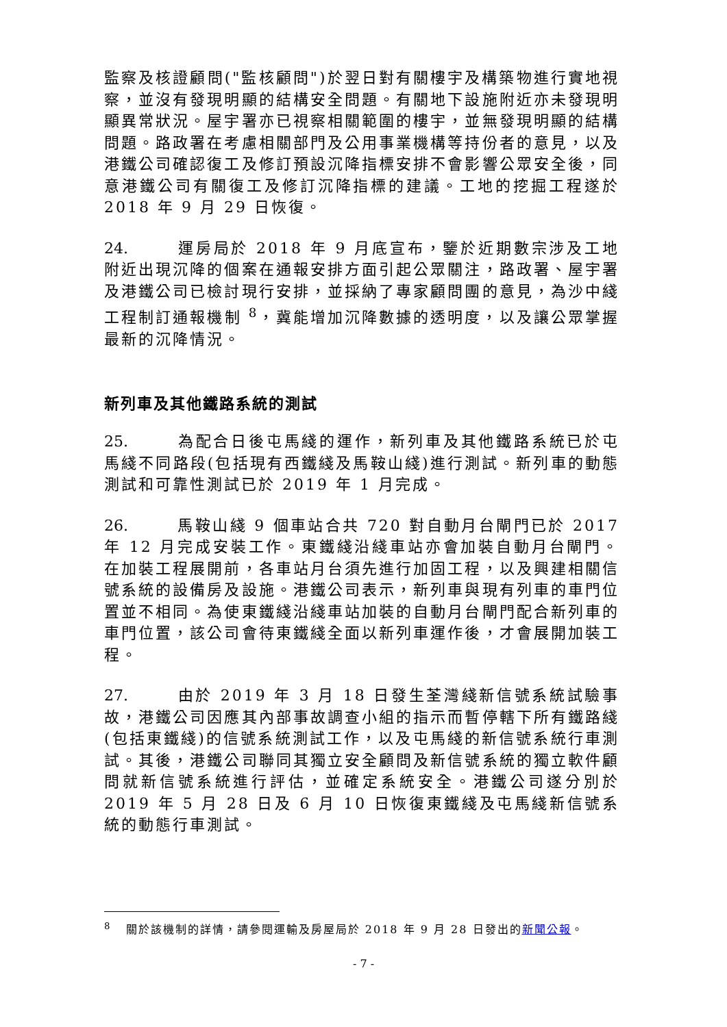監察及核證顧問("監核顧問")於翌日對有關樓宇及構築物進行實地視察，並沒有發現明顯的結構安全問題。有關地下設施附近亦未發現明顯異常狀況。屋宇署亦已視察相關範圍的樓宇，並無發現明顯的結構問題。路政署在考慮相關部門及公用事業機構等持份者的意見，以及港鐵公司確認復工及修訂預設沉降指標安排不會影響公眾安全後，同意港鐵公司有關復工及修訂沉降指標的建議。工地的挖掘工程遂於 2018 年 9 月 29 日恢復。
24. 運房局於 2018 年 9 月底宣布，鑒於近期數宗涉及工地附近出現沉降的個案在通報安排方面引起公眾關注，路政署、屋宇署及港鐵公司已檢討現行安排，並採納了專家顧問團的意見，為沙中綫工程制訂通報機制 <sup>8</sup>，冀能增加沉降數據的透明度，以及讓公眾掌握最新的沉降情況。
新列車及其他鐵路系統的測試
25. 為配合日後屯馬綫的運作，新列車及其他鐵路系統已於屯馬綫不同路段(包括現有西鐵綫及馬鞍山綫)進行測試。新列車的動態測試和可靠性測試已於 2019 年 1 月完成。
26. 馬鞍山綫 9 個車站合共 720 對自動月台閘門已於 2017 年 12 月完成安裝工作。東鐵綫沿綫車站亦會加裝自動月台閘門。在加裝工程展開前，各車站月台須先進行加固工程，以及興建相關信號系統的設備房及設施。港鐵公司表示，新列車與現有列車的車門位置並不相同。為使東鐵綫沿綫車站加裝的自動月台閘門配合新列車的車門位置，該公司會待東鐵綫全面以新列車運作後，才會展開加裝工程。
27. 由於 2019 年 3 月 18 日發生荃灣綫新信號系統試驗事故，港鐵公司因應其內部事故調查小組的指示而暫停轄下所有鐵路綫(包括東鐵綫)的信號系統測試工作，以及屯馬綫的新信號系統行車測試。其後，港鐵公司聯同其獨立安全顧問及新信號系統的獨立軟件顧問就新信號系統進行評估，並確定系統安全。港鐵公司遂分別於 2019 年 5 月 28 日及 6 月 10 日恢復東鐵綫及屯馬綫新信號系統的動態行車測試。
<sup>8</sup> 關於該機制的詳情，請參閱運輸及房屋局於 2018 年 9 月 28 日發出的新聞公報。
- 7 -